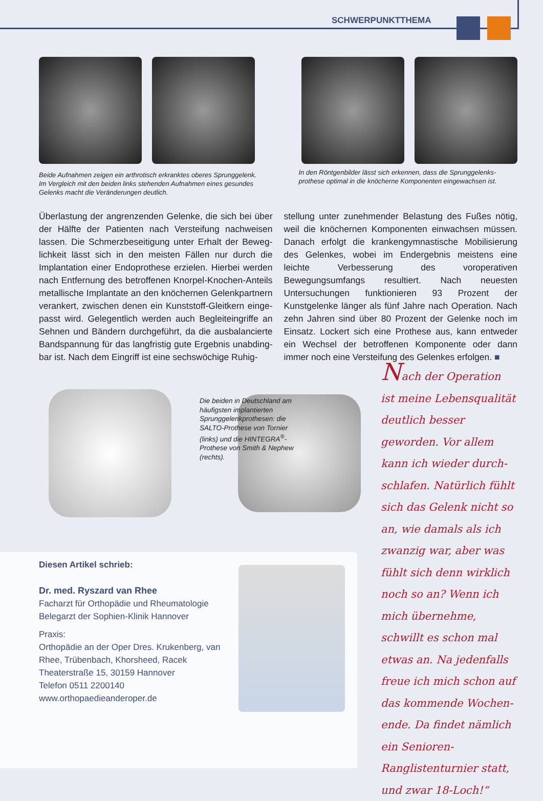SCHWERPUNKTTHEMA
Beide Aufnahmen zeigen ein arthrotisch erkranktes oberes Sprung­gelenk. Im Vergleich mit den beiden links stehenden Aufnahmen eines gesundes Gelenks macht die Veränderungen deutlich.
In den Röntgenbilder lässt sich erkennen, dass die Sprunggelenks­prothese optimal in die knöcherne Komponenten eingewachsen ist.
Überlastung der angrenzenden Gelenke, die sich bei über der Hälfte der Patienten nach Versteifung nachweisen lassen. Die Schmerzbeseitigung unter Erhalt der Beweg­lichkeit lässt sich in den meisten Fällen nur durch die Implantation einer Endoprothese erzielen. Hierbei werden nach Entfernung des betroffenen Knorpel-Knochen-Anteils metallische Implantate an den knöchernen Gelenkpartnern verankert, zwischen denen ein Kunststoff-Gleitkern einge­passt wird. Gelegentlich werden auch Begleiteingriffe an Sehnen und Bändern durchgeführt, da die ausbalancierte Bandspannung für das langfristig gute Ergebnis unabding­bar ist. Nach dem Eingriff ist eine sechswöchige Ruhig-
stellung unter zunehmender Belastung des Fußes nötig, weil die knöchernen Komponenten einwachsen müssen. Danach erfolgt die krankengymnastische Mobilisierung des Gelenkes, wobei im Endergebnis meistens eine leichte Verbesserung des voroperativen Bewegungsumfangs resultiert. Nach neuesten Untersuchungen funktionieren 93 Prozent der Kunstgelenke länger als fünf Jahre nach Operation. Nach zehn Jahren sind über 80 Prozent der Gelenke noch im Einsatz. Lockert sich eine Prothese aus, kann entweder ein Wechsel der betroffenen Komponente oder dann immer noch eine Versteifung des Gelenkes erfolgen. ■
Die beiden in Deutschland am häufigsten implantierten Sprunggelenkprothesen: die SALTO-Prothese von Tornier (links) und die HINTEGRA<sup>®</sup>-Prothese von Smith & Nephew (rechts).
Nach der Operation ist meine Lebensqualität deutlich besser geworden. Vor allem kann ich wieder durch­schlafen. Natürlich fühlt sich das Gelenk nicht so an, wie damals als ich zwanzig war, aber was fühlt sich denn wirklich noch so an? Wenn ich mich übernehme, schwillt es schon mal etwas an. Na je­denfalls freue ich mich schon auf das kommende Wochen­ende. Da findet nämlich ein Senioren-Ranglistenturnier statt, und zwar 18-Loch!“
Diesen Artikel schrieb:
Dr. med. Ryszard van Rhee
Facharzt für Orthopädie und Rheumatologie
Belegarzt der Sophien-Klinik Hannover
Praxis:
Orthopädie an der Oper Dres. Krukenberg, van Rhee, Trübenbach, Khorsheed, Racek
Theaterstraße 15, 30159 Hannover
Telefon 0511 2200140
www.orthopaedieanderoper.de